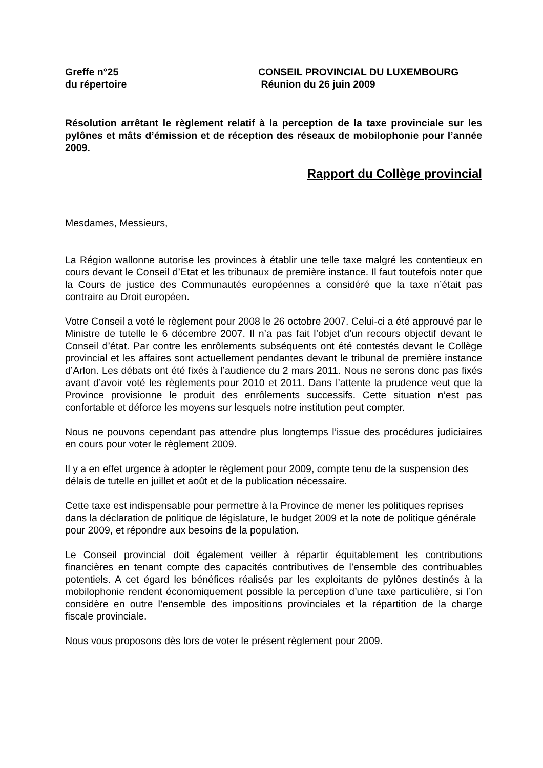Greffe n°25
du répertoire
CONSEIL PROVINCIAL DU LUXEMBOURG
Réunion du 26 juin 2009
Résolution arrêtant le règlement relatif à la perception de la taxe provinciale sur les pylônes et mâts d’émission et de réception des réseaux de mobilophonie pour l’année 2009.
Rapport du Collège provincial
Mesdames, Messieurs,
La Région wallonne autorise les provinces à établir une telle taxe malgré les contentieux en cours devant le Conseil d’Etat et les tribunaux de première instance. Il faut toutefois noter que la Cours de justice des Communautés européennes a considéré que la taxe n’était pas contraire au Droit européen.
Votre Conseil a voté le règlement pour 2008 le 26 octobre 2007. Celui-ci a été approuvé par le Ministre de tutelle le 6 décembre 2007. Il n’a pas fait l’objet d’un recours objectif devant le Conseil d’état. Par contre les enrôlements subséquents ont été contestés devant le Collège provincial et les affaires sont actuellement pendantes devant le tribunal de première instance d’Arlon. Les débats ont été fixés à l’audience du 2 mars 2011. Nous ne serons donc pas fixés avant d’avoir voté les règlements pour 2010 et 2011. Dans l’attente la prudence veut que la Province provisionne le produit des enrôlements successifs. Cette situation n’est pas confortable et déforce les moyens sur lesquels notre institution peut compter.
Nous ne pouvons cependant pas attendre plus longtemps l’issue des procédures judiciaires en cours pour voter le règlement 2009.
Il y a en effet urgence à adopter le règlement pour 2009, compte tenu de la suspension des délais de tutelle en juillet et août et de la publication nécessaire.
Cette taxe est indispensable pour permettre à la Province de mener les politiques reprises dans la déclaration de politique de législature, le budget 2009 et la note de politique générale pour 2009, et répondre aux besoins de la population.
Le Conseil provincial doit également veiller à répartir équitablement les contributions financières en tenant compte des capacités contributives de l’ensemble des contribuables potentiels. A cet égard les bénéfices réalisés par les exploitants de pylônes destinés à la mobilophonie rendent économiquement possible la perception d’une taxe particulière, si l’on considère en outre l’ensemble des impositions provinciales et la répartition de la charge fiscale provinciale.
Nous vous proposons dès lors de voter le présent règlement pour 2009.